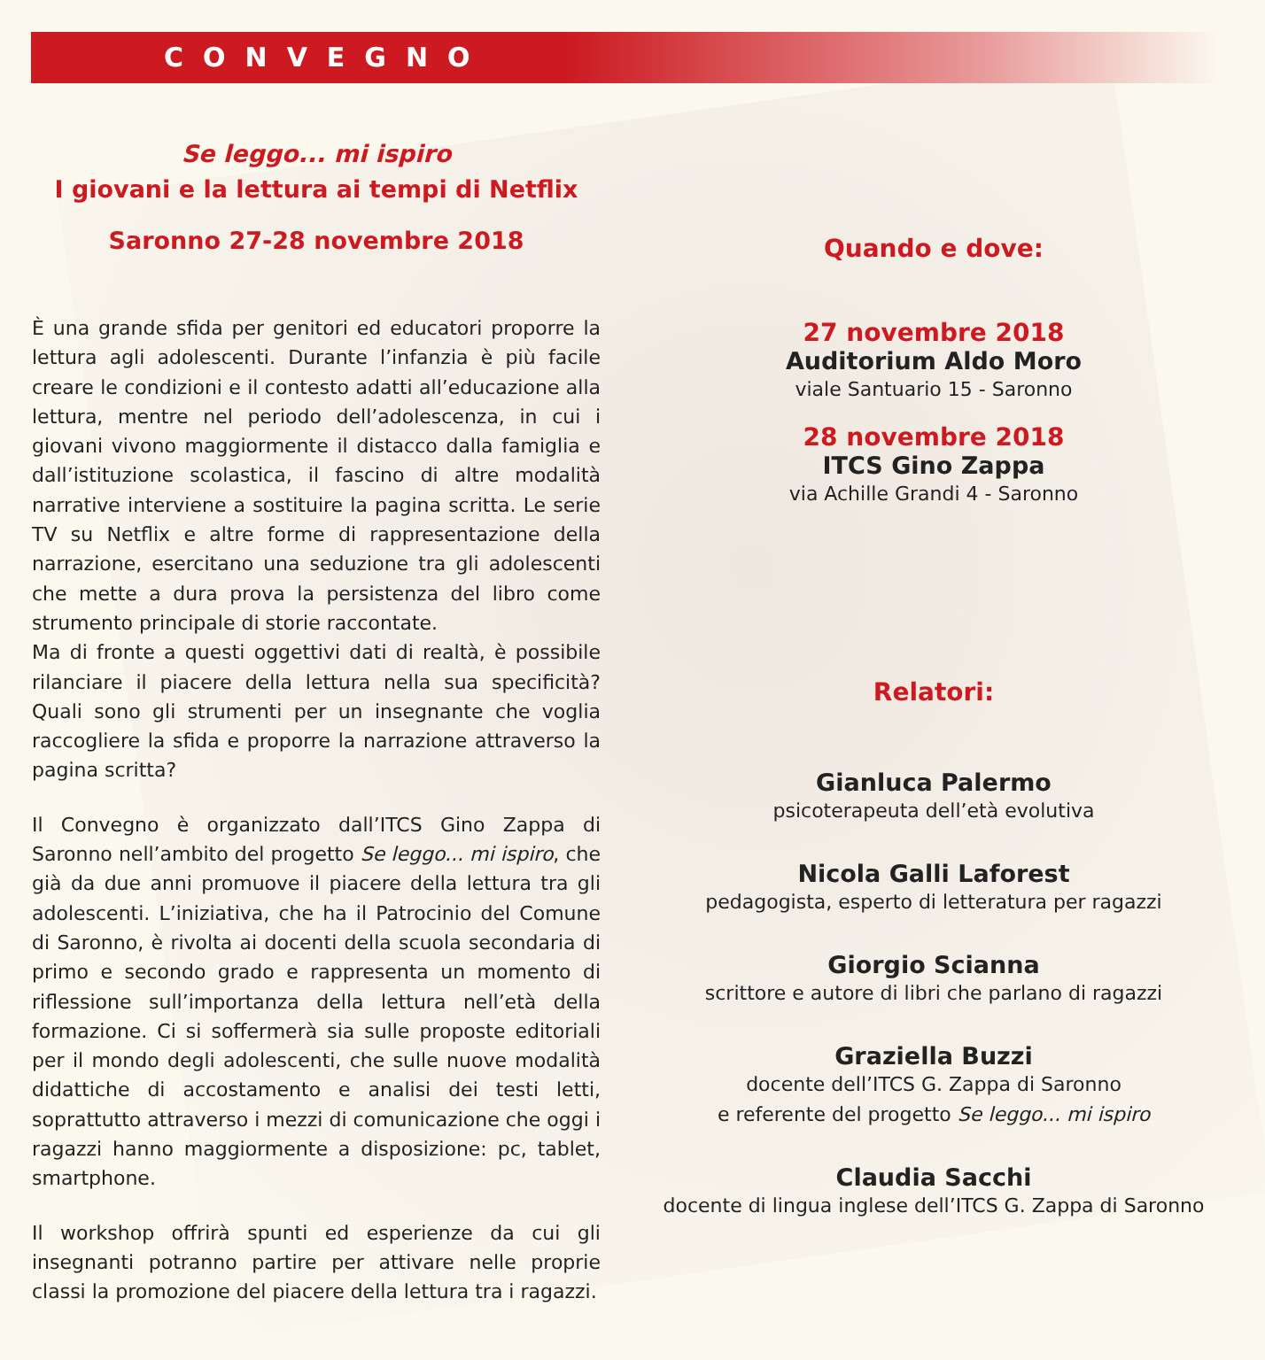CONVEGNO
Se leggo... mi ispiro
I giovani e la lettura ai tempi di Netflix
Saronno 27-28 novembre 2018
È una grande sfida per genitori ed educatori proporre la lettura agli adolescenti. Durante l’infanzia è più facile creare le condizioni e il contesto adatti all’educazione alla lettura, mentre nel periodo dell’adolescenza, in cui i giovani vivono maggiormente il distacco dalla famiglia e dall’istituzione scolastica, il fascino di altre modalità narrative interviene a sostituire la pagina scritta. Le serie TV su Netflix e altre forme di rappresentazione della narrazione, esercitano una seduzione tra gli adolescenti che mette a dura prova la persistenza del libro come strumento principale di storie raccontate.
Ma di fronte a questi oggettivi dati di realtà, è possibile rilanciare il piacere della lettura nella sua specificità? Quali sono gli strumenti per un insegnante che voglia raccogliere la sfida e proporre la narrazione attraverso la pagina scritta?
Il Convegno è organizzato dall’ITCS Gino Zappa di Saronno nell’ambito del progetto Se leggo... mi ispiro, che già da due anni promuove il piacere della lettura tra gli adolescenti. L’iniziativa, che ha il Patrocinio del Comune di Saronno, è rivolta ai docenti della scuola secondaria di primo e secondo grado e rappresenta un momento di riflessione sull’importanza della lettura nell’età della formazione. Ci si soffermerà sia sulle proposte editoriali per il mondo degli adolescenti, che sulle nuove modalità didattiche di accostamento e analisi dei testi letti, soprattutto attraverso i mezzi di comunicazione che oggi i ragazzi hanno maggiormente a disposizione: pc, tablet, smartphone.
Il workshop offrirà spunti ed esperienze da cui gli insegnanti potranno partire per attivare nelle proprie classi la promozione del piacere della lettura tra i ragazzi.
Quando e dove:
27 novembre 2018
Auditorium Aldo Moro
viale Santuario 15 - Saronno
28 novembre 2018
ITCS Gino Zappa
via Achille Grandi 4 - Saronno
Relatori:
Gianluca Palermo
psicoterapeuta dell’età evolutiva
Nicola Galli Laforest
pedagogista, esperto di letteratura per ragazzi
Giorgio Scianna
scrittore e autore di libri che parlano di ragazzi
Graziella Buzzi
docente dell’ITCS G. Zappa di Saronno
e referente del progetto Se leggo... mi ispiro
Claudia Sacchi
docente di lingua inglese dell’ITCS G. Zappa di Saronno